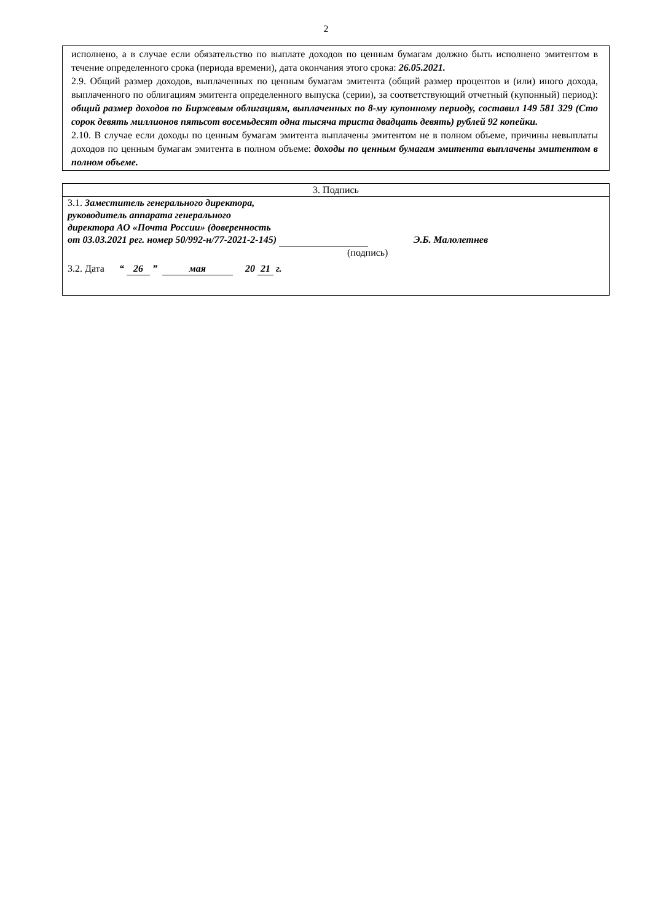2
исполнено, а в случае если обязательство по выплате доходов по ценным бумагам должно быть исполнено эмитентом в течение определенного срока (периода времени), дата окончания этого срока: 26.05.2021.
2.9. Общий размер доходов, выплаченных по ценным бумагам эмитента (общий размер процентов и (или) иного дохода, выплаченного по облигациям эмитента определенного выпуска (серии), за соответствующий отчетный (купонный) период): общий размер доходов по Биржевым облигациям, выплаченных по 8-му купонному периоду, составил 149 581 329 (Сто сорок девять миллионов пятьсот восемьдесят одна тысяча триста двадцать девять) рублей 92 копейки.
2.10. В случае если доходы по ценным бумагам эмитента выплачены эмитентом не в полном объеме, причины невыплаты доходов по ценным бумагам эмитента в полном объеме: доходы по ценным бумагам эмитента выплачены эмитентом в полном объеме.
| 3. Подпись |
| 3.1. Заместитель генерального директора, руководитель аппарата генерального директора АО «Почта России» (доверенность от 03.03.2021 рег. номер 50/992-н/77-2021-2-145) Э.Б. Малолетнев (подпись) 3.2. Дата “ 26 ” мая 20 21 г. |